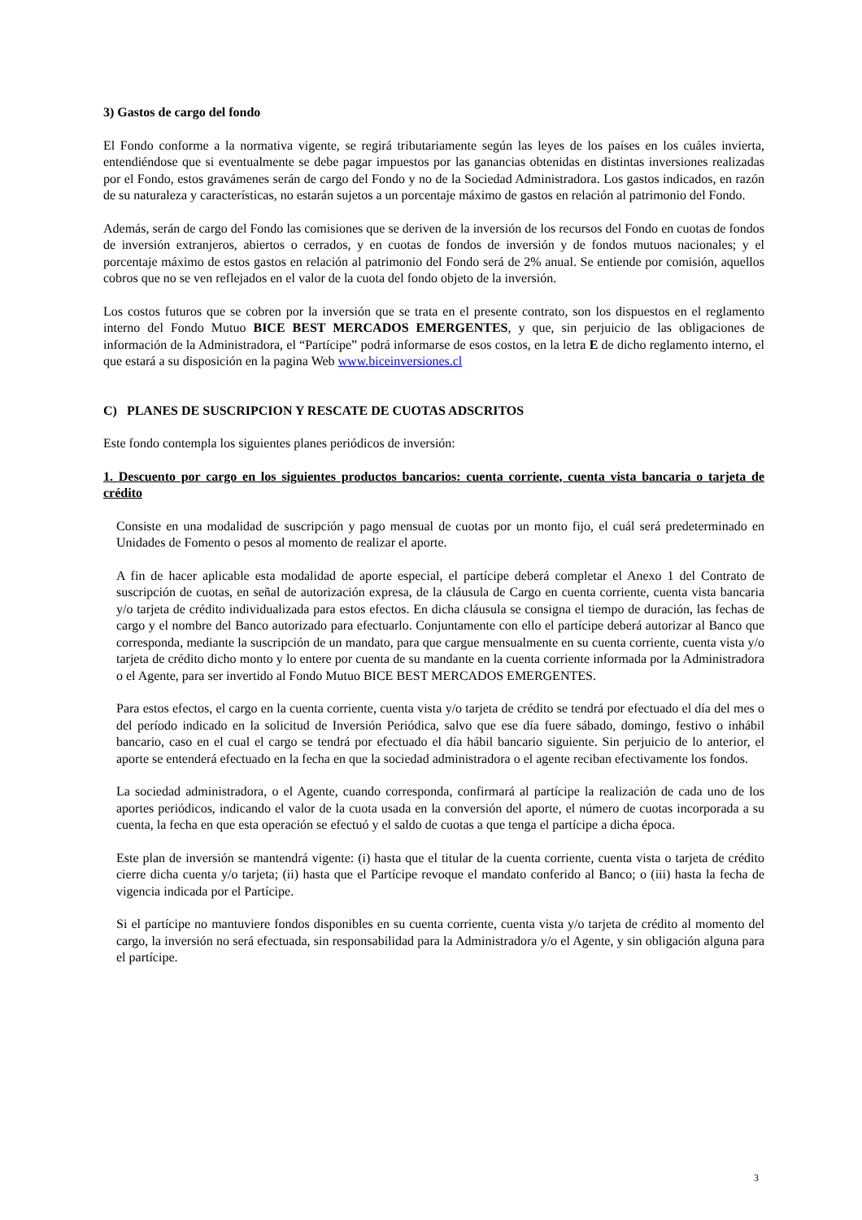3) Gastos de cargo del fondo
El Fondo conforme a la normativa vigente, se regirá tributariamente según las leyes de los países en los cuáles invierta, entendiéndose que si eventualmente se debe pagar impuestos por las ganancias obtenidas en distintas inversiones realizadas por el Fondo, estos gravámenes serán de cargo del Fondo y no de la Sociedad Administradora. Los gastos indicados, en razón de su naturaleza y características, no estarán sujetos a un porcentaje máximo de gastos en relación al patrimonio del Fondo.
Además, serán de cargo del Fondo las comisiones que se deriven de la inversión de los recursos del Fondo en cuotas de fondos de inversión extranjeros, abiertos o cerrados, y en cuotas de fondos de inversión y de fondos mutuos nacionales; y el porcentaje máximo de estos gastos en relación al patrimonio del Fondo será de 2% anual. Se entiende por comisión, aquellos cobros que no se ven reflejados en el valor de la cuota del fondo objeto de la inversión.
Los costos futuros que se cobren por la inversión que se trata en el presente contrato, son los dispuestos en el reglamento interno del Fondo Mutuo BICE BEST MERCADOS EMERGENTES, y que, sin perjuicio de las obligaciones de información de la Administradora, el “Partícipe” podrá informarse de esos costos, en la letra E de dicho reglamento interno, el que estará a su disposición en la pagina Web www.biceinversiones.cl
C) PLANES DE SUSCRIPCION Y RESCATE DE CUOTAS ADSCRITOS
Este fondo contempla los siguientes planes periódicos de inversión:
1. Descuento por cargo en los siguientes productos bancarios: cuenta corriente, cuenta vista bancaria o tarjeta de crédito
Consiste en una modalidad de suscripción y pago mensual de cuotas por un monto fijo, el cuál será predeterminado en Unidades de Fomento o pesos al momento de realizar el aporte.
A fin de hacer aplicable esta modalidad de aporte especial, el partícipe deberá completar el Anexo 1 del Contrato de suscripción de cuotas, en señal de autorización expresa, de la cláusula de Cargo en cuenta corriente, cuenta vista bancaria y/o tarjeta de crédito individualizada para estos efectos. En dicha cláusula se consigna el tiempo de duración, las fechas de cargo y el nombre del Banco autorizado para efectuarlo. Conjuntamente con ello el partícipe deberá autorizar al Banco que corresponda, mediante la suscripción de un mandato, para que cargue mensualmente en su cuenta corriente, cuenta vista y/o tarjeta de crédito dicho monto y lo entere por cuenta de su mandante en la cuenta corriente informada por la Administradora o el Agente, para ser invertido al Fondo Mutuo BICE BEST MERCADOS EMERGENTES.
Para estos efectos, el cargo en la cuenta corriente, cuenta vista y/o tarjeta de crédito se tendrá por efectuado el día del mes o del período indicado en la solicitud de Inversión Periódica, salvo que ese día fuere sábado, domingo, festivo o inhábil bancario, caso en el cual el cargo se tendrá por efectuado el día hábil bancario siguiente. Sin perjuicio de lo anterior, el aporte se entenderá efectuado en la fecha en que la sociedad administradora o el agente reciban efectivamente los fondos.
La sociedad administradora, o el Agente, cuando corresponda, confirmará al partícipe la realización de cada uno de los aportes periódicos, indicando el valor de la cuota usada en la conversión del aporte, el número de cuotas incorporada a su cuenta, la fecha en que esta operación se efectuó y el saldo de cuotas a que tenga el partícipe a dicha época.
Este plan de inversión se mantendrá vigente: (i) hasta que el titular de la cuenta corriente, cuenta vista o tarjeta de crédito cierre dicha cuenta y/o tarjeta; (ii) hasta que el Partícipe revoque el mandato conferido al Banco; o (iii) hasta la fecha de vigencia indicada por el Partícipe.
Si el partícipe no mantuviere fondos disponibles en su cuenta corriente, cuenta vista y/o tarjeta de crédito al momento del cargo, la inversión no será efectuada, sin responsabilidad para la Administradora y/o el Agente, y sin obligación alguna para el partícipe.
3